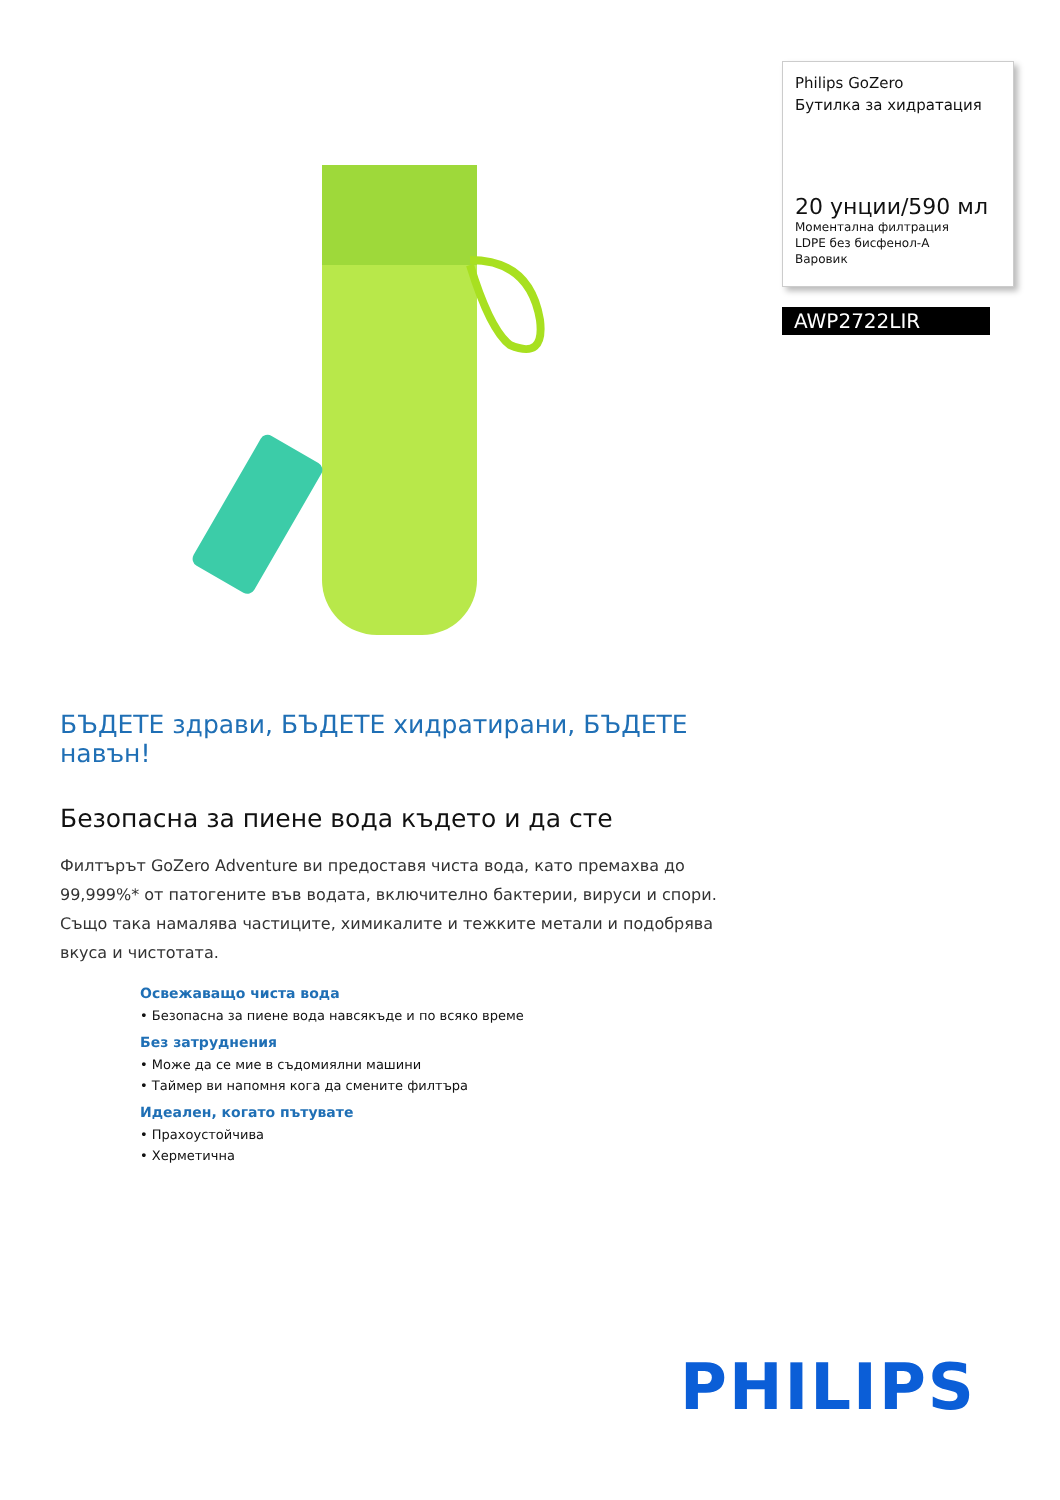Philips GoZero
Бутилка за хидратация
20 унции/590 мл
Моментална филтрация
LDPE без бисфенол-A
Варовик
AWP2722LIR
БЪДЕТЕ здрави, БЪДЕТЕ хидратирани, БЪДЕТЕ навън!
Безопасна за пиене вода където и да сте
Филтърът GoZero Adventure ви предоставя чиста вода, като премахва до 99,999%* от патогените във водата, включително бактерии, вируси и спори. Също така намалява частиците, химикалите и тежките метали и подобрява вкуса и чистотата.
Освежаващо чиста вода
• Безопасна за пиене вода навсякъде и по всяко време
Без затруднения
• Може да се мие в съдомиялни машини
• Таймер ви напомня кога да смените филтъра
Идеален, когато пътувате
• Прахоустойчива
• Херметична
PHILIPS